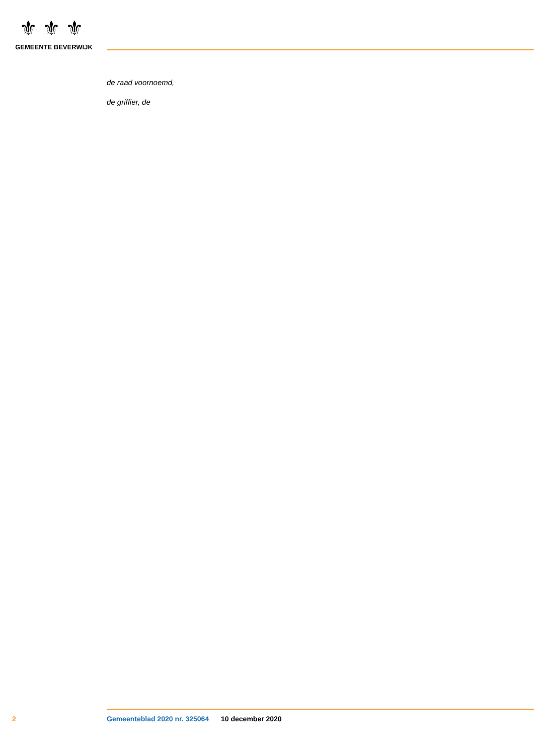⚜⚜⚜
GEMEENTE BEVERWIJK
de raad voornoemd,
de griffier, de
2 Gemeenteblad 2020 nr. 325064 10 december 2020